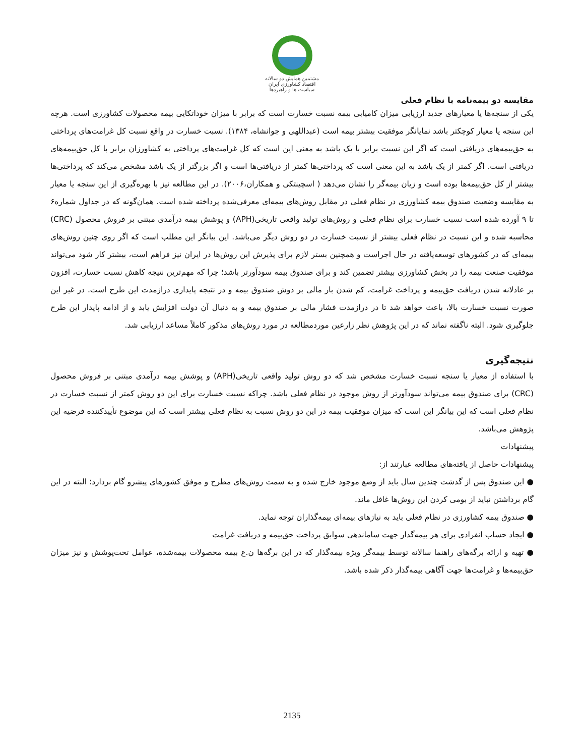مشتمین همایش دو سالانه
اقتصاد کشاورزی ایران
سیاست ها و راهبردها
مقایسه دو بیمه‌نامه با نظام فعلی
یکی از سنجه‌ها یا معیارهای جدید ارزیابی میزان کامیابی بیمه نسبت خسارت است که برابر با میزان خوداتکایی بیمه محصولات کشاورزی است. هرچه این سنجه یا معیار کوچکتر باشد نمایانگر موفقیت بیشتر بیمه است (عبداللهی و جوانشاه، ۱۳۸۴). نسبت خسارت در واقع نسبت کل غرامت‌های پرداختی به حق‌بیمه‌های دریافتی است که اگر این نسبت برابر با یک باشد به معنی این است که کل غرامت‌های پرداختی به کشاورزان برابر با کل حق‌بیمه‌های دریافتی است. اگر کمتر از یک باشد به این معنی است که پرداختی‌ها کمتر از دریافتی‌ها است و اگر بزرگتر از یک باشد مشخص می‌کند که پرداختی‌ها بیشتر از کل حق‌بیمه‌ها بوده است و زیان بیمه‌گر را نشان می‌دهد ( اسچینتکی و همکاران،۲۰۰۶). در این مطالعه نیز با بهره‌گیری از این سنجه یا معیار به مقایسه وضعیت صندوق بیمه کشاورزی در نظام فعلی در مقابل روش‌های بیمه‌ای معرفی‌شده پرداخته شده است. همان‌گونه که در جداول شماره۶ تا ۹ آورده شده است نسبت خسارت برای نظام فعلی و روش‌های تولید واقعی تاریخی(APH) و پوشش بیمه درآمدی مبتنی بر فروش محصول (CRC) محاسبه شده و این نسبت در نظام فعلی بیشتر از نسبت خسارت در دو روش دیگر می‌باشد. این بیانگر این مطلب است که اگر روی چنین روش‌های بیمه‌ای که در کشورهای توسعه‌یافته در حال اجراست و همچنین بستر لازم برای پذیرش این روش‌ها در ایران نیز فراهم است، بیشتر کار شود می‌تواند موفقیت صنعت بیمه را در بخش کشاورزی بیشتر تضمین کند و برای صندوق بیمه سودآورتر باشد؛ چرا که مهم‌ترین نتیجه کاهش نسبت خسارت، افزون بر عادلانه شدن دریافت حق‌بیمه و پرداخت غرامت، کم شدن بار مالی بر دوش صندوق بیمه و در نتیجه پایداری درازمدت این طرح است. در غیر این صورت نسبت خسارت بالا، باعث خواهد شد تا در درازمدت فشار مالی بر صندوق بیمه و به دنبال آن دولت افزایش یابد و از ادامه پایدار این طرح جلوگیری شود. البته ناگفته نماند که در این پژوهش نظر زارعین موردمطالعه در مورد روش‌های مذکور کاملاً مساعد ارزیابی شد.
نتیجه‌گیری
با استفاده از معیار یا سنجه نسبت خسارت مشخص شد که دو روش تولید واقعی تاریخی(APH) و پوشش بیمه درآمدی مبتنی بر فروش محصول (CRC) برای صندوق بیمه می‌تواند سودآورتر از روش موجود در نظام فعلی باشد. چراکه نسبت خسارت برای این دو روش کمتر از نسبت خسارت در نظام فعلی است که این بیانگر این است که میزان موفقیت بیمه در این دو روش نسبت به نظام فعلی بیشتر است که این موضوع تأییدکننده فرضیه این پژوهش می‌باشد.
پیشنهادات
پیشنهادات حاصل از یافته‌های مطالعه عبارتند از:
● این صندوق پس از گذشت چندین سال باید از وضع موجود خارج شده و به سمت روش‌های مطرح و موفق کشورهای پیشرو گام بردارد؛ البته در این گام برداشتن نباید از بومی کردن این روش‌ها غافل ماند.
● صندوق بیمه کشاورزی در نظام فعلی باید به نیازهای بیمه‌ای بیمه‌گذاران توجه نماید.
● ایجاد حساب انفرادی برای هر بیمه‌گذار جهت ساماندهی سوابق پرداخت حق‌بیمه و دریافت غرامت
● تهیه و ارائه برگه‌های راهنما سالانه توسط بیمه‌گر ویژه بیمه‌گذار که در این برگه‌ها ن.ع بیمه محصولات بیمه‌شده، عوامل تحت‌پوشش و نیز میزان حق‌بیمه‌ها و غرامت‌ها جهت آگاهی بیمه‌گذار ذکر شده باشد.
2135